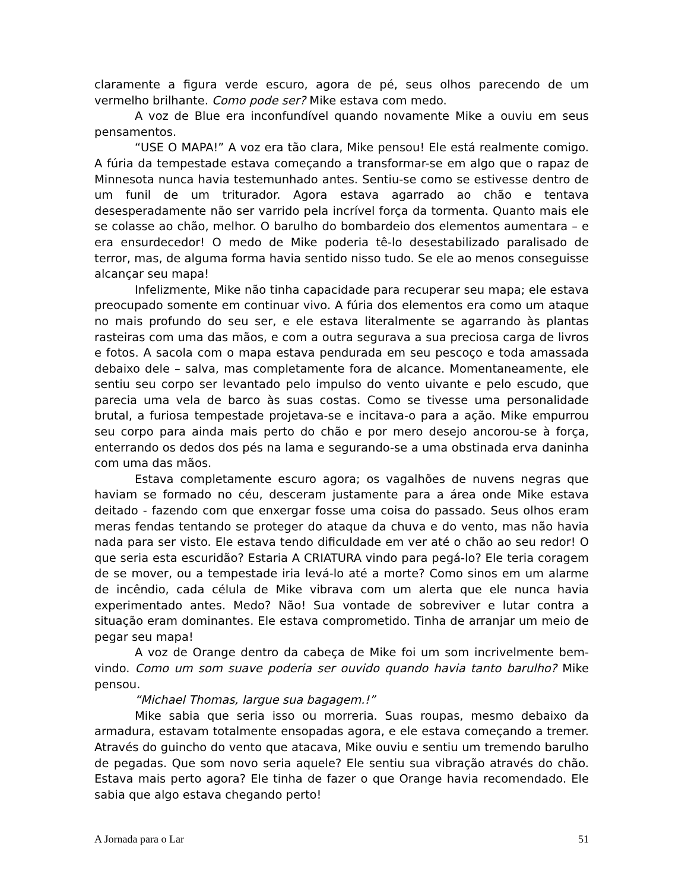claramente a figura verde escuro, agora de pé, seus olhos parecendo de um vermelho brilhante. Como pode ser? Mike estava com medo.
A voz de Blue era inconfundível quando novamente Mike a ouviu em seus pensamentos.
“USE O MAPA!” A voz era tão clara, Mike pensou! Ele está realmente comigo. A fúria da tempestade estava começando a transformar-se em algo que o rapaz de Minnesota nunca havia testemunhado antes. Sentiu-se como se estivesse dentro de um funil de um triturador. Agora estava agarrado ao chão e tentava desesperadamente não ser varrido pela incrível força da tormenta. Quanto mais ele se colasse ao chão, melhor. O barulho do bombardeio dos elementos aumentara – e era ensurdecedor! O medo de Mike poderia tê-lo desestabilizado paralisado de terror, mas, de alguma forma havia sentido nisso tudo. Se ele ao menos conseguisse alcançar seu mapa!
Infelizmente, Mike não tinha capacidade para recuperar seu mapa; ele estava preocupado somente em continuar vivo. A fúria dos elementos era como um ataque no mais profundo do seu ser, e ele estava literalmente se agarrando às plantas rasteiras com uma das mãos, e com a outra segurava a sua preciosa carga de livros e fotos. A sacola com o mapa estava pendurada em seu pescoço e toda amassada debaixo dele – salva, mas completamente fora de alcance. Momentaneamente, ele sentiu seu corpo ser levantado pelo impulso do vento uivante e pelo escudo, que parecia uma vela de barco às suas costas. Como se tivesse uma personalidade brutal, a furiosa tempestade projetava-se e incitava-o para a ação. Mike empurrou seu corpo para ainda mais perto do chão e por mero desejo ancorou-se à força, enterrando os dedos dos pés na lama e segurando-se a uma obstinada erva daninha com uma das mãos.
Estava completamente escuro agora; os vagalhões de nuvens negras que haviam se formado no céu, desceram justamente para a área onde Mike estava deitado - fazendo com que enxergar fosse uma coisa do passado. Seus olhos eram meras fendas tentando se proteger do ataque da chuva e do vento, mas não havia nada para ser visto. Ele estava tendo dificuldade em ver até o chão ao seu redor! O que seria esta escuridão? Estaria A CRIATURA vindo para pegá-lo? Ele teria coragem de se mover, ou a tempestade iria levá-lo até a morte? Como sinos em um alarme de incêndio, cada célula de Mike vibrava com um alerta que ele nunca havia experimentado antes. Medo? Não! Sua vontade de sobreviver e lutar contra a situação eram dominantes. Ele estava comprometido. Tinha de arranjar um meio de pegar seu mapa!
A voz de Orange dentro da cabeça de Mike foi um som incrivelmente bem-vindo. Como um som suave poderia ser ouvido quando havia tanto barulho? Mike pensou.
“Michael Thomas, largue sua bagagem.!”
Mike sabia que seria isso ou morreria. Suas roupas, mesmo debaixo da armadura, estavam totalmente ensopadas agora, e ele estava começando a tremer. Através do guincho do vento que atacava, Mike ouviu e sentiu um tremendo barulho de pegadas. Que som novo seria aquele? Ele sentiu sua vibração através do chão. Estava mais perto agora? Ele tinha de fazer o que Orange havia recomendado. Ele sabia que algo estava chegando perto!
A Jornada para o Lar 51